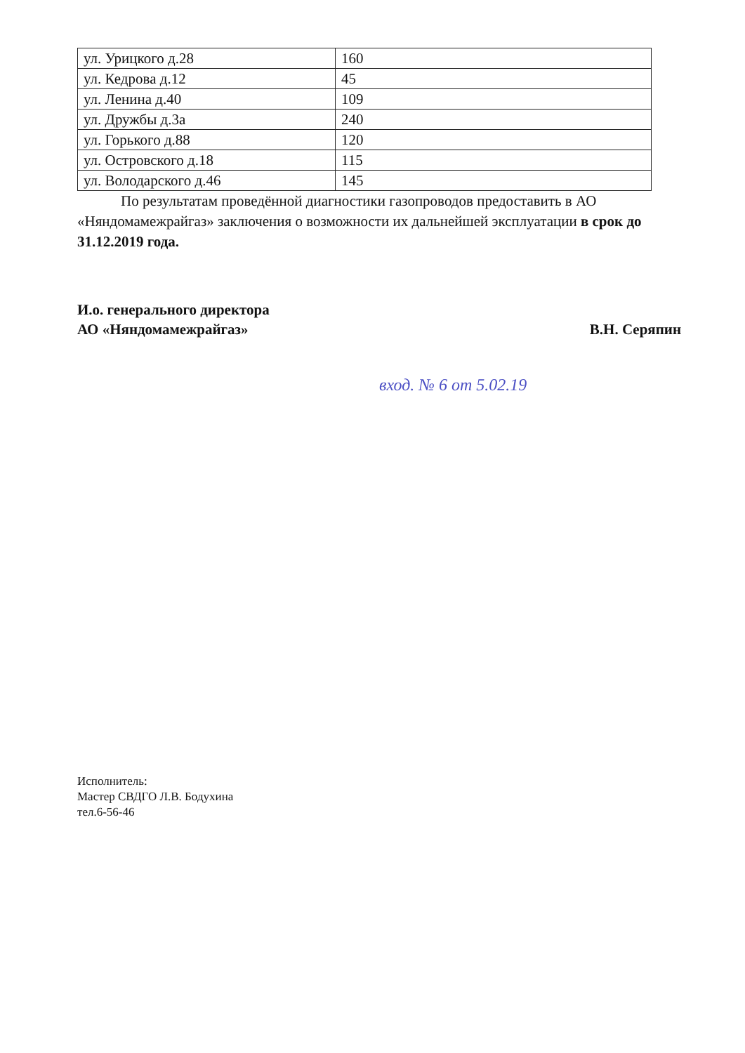| ул. Урицкого д.28 | 160 |
| ул. Кедрова д.12 | 45 |
| ул. Ленина д.40 | 109 |
| ул. Дружбы д.3а | 240 |
| ул. Горького д.88 | 120 |
| ул. Островского д.18 | 115 |
| ул. Володарского д.46 | 145 |
По результатам проведённой диагностики газопроводов предоставить в АО «Няндомамежрайгаз» заключения о возможности их дальнейшей эксплуатации в срок до 31.12.2019 года.
И.о. генерального директора
АО «Няндомамежрайгаз»
В.Н. Серяпин
вход. № 6 от 5.02.19
Исполнитель:
Мастер СВДГО Л.В. Бодухина
тел.6-56-46